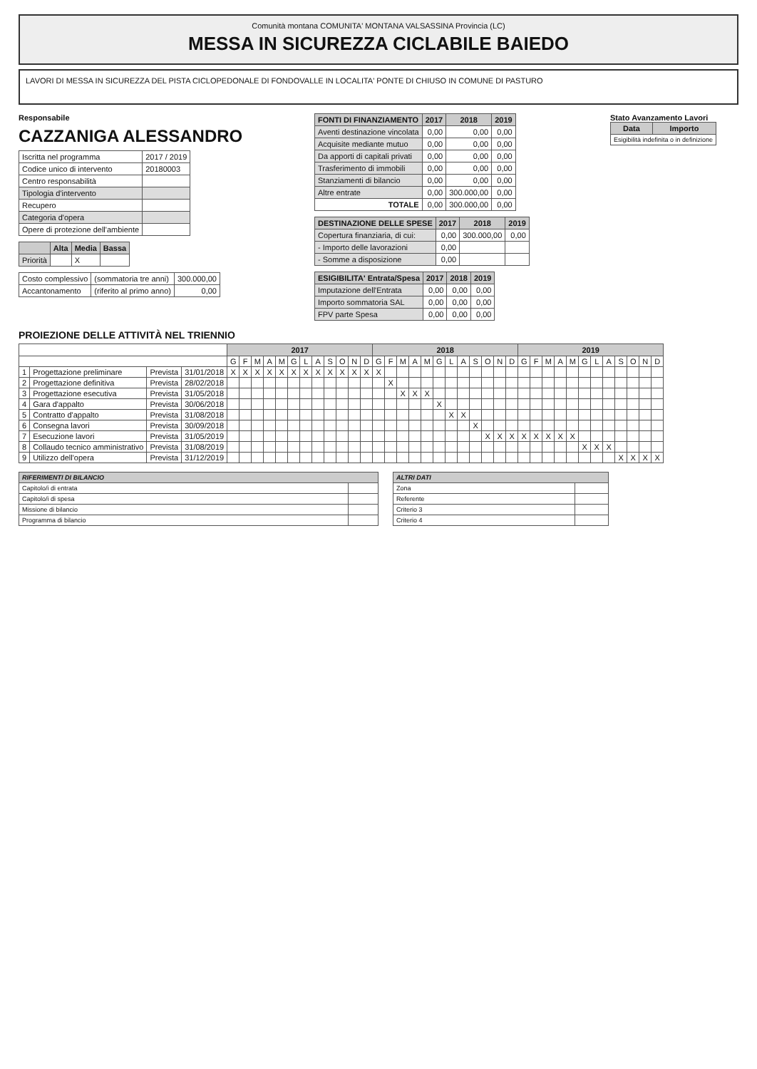Comunità montana COMUNITA' MONTANA VALSASSINA Provincia (LC)
MESSA IN SICUREZZA CICLABILE BAIEDO
LAVORI DI MESSA IN SICUREZZA DEL PISTA CICLOPEDONALE DI FONDOVALLE IN LOCALITA' PONTE DI CHIUSO IN COMUNE DI PASTURO
Responsabile
CAZZANIGA ALESSANDRO
| Iscritta nel programma | 2017 / 2019 |
| Codice unico di intervento | 20180003 |
| Centro responsabilità | |
| Tipologia d'intervento | |
| Recupero | |
| Categoria d'opera | |
| Opere di protezione dell'ambiente | |
| | Alta | Media | Bassa |
| --- | --- | --- | --- |
| Priorità | | X | |
| Costo complessivo | (sommatoria tre anni) | 300.000,00 |
| Accantonamento | (riferito al primo anno) | 0,00 |
| FONTI DI FINANZIAMENTO | 2017 | 2018 | 2019 |
| --- | --- | --- | --- |
| Aventi destinazione vincolata | 0,00 | 0,00 | 0,00 |
| Acquisite mediante mutuo | 0,00 | 0,00 | 0,00 |
| Da apporti di capitali privati | 0,00 | 0,00 | 0,00 |
| Trasferimento di immobili | 0,00 | 0,00 | 0,00 |
| Stanziamenti di bilancio | 0,00 | 0,00 | 0,00 |
| Altre entrate | 0,00 | 300.000,00 | 0,00 |
| TOTALE | 0,00 | 300.000,00 | 0,00 |
| DESTINAZIONE DELLE SPESE | 2017 | 2018 | 2019 |
| --- | --- | --- | --- |
| Copertura finanziaria, di cui: | 0,00 | 300.000,00 | 0,00 |
| - Importo delle lavorazioni | 0,00 | | |
| - Somme a disposizione | 0,00 | | |
| ESIGIBILITA' Entrata/Spesa | 2017 | 2018 | 2019 |
| --- | --- | --- | --- |
| Imputazione dell'Entrata | 0,00 | 0,00 | 0,00 |
| Importo sommatoria SAL | 0,00 | 0,00 | 0,00 |
| FPV parte Spesa | 0,00 | 0,00 | 0,00 |
Stato Avanzamento Lavori
| Data | Importo |
| --- | --- |
| Esigibilità indefinita o in definizione | |
PROIEZIONE DELLE ATTIVITÀ NEL TRIENNIO
| | | | | 2017 | | | | | | | | | | | | 2018 | | | | | | | | | | | | 2019 | | | | | | | | | | | |
| | | | | G | F | M | A | M | G | L | A | S | O | N | D | G | F | M | A | M | G | L | A | S | O | N | D | G | F | M | A | M | G | L | A | S | O | N | D |
| 1 | Progettazione preliminare | Prevista | 31/01/2018 | X | X | X | X | X | X | X | X | X | X | X | X | X | | | | | | | | | | | | | | | | | | | | | | | |
| 2 | Progettazione definitiva | Prevista | 28/02/2018 | | | | | | | | | | | | | | X | | | | | | | | | | | | | | | | | | | | | | |
| 3 | Progettazione esecutiva | Prevista | 31/05/2018 | | | | | | | | | | | | | | | X | X | X | | | | | | | | | | | | | | | | | | | |
| 4 | Gara d'appalto | Prevista | 30/06/2018 | | | | | | | | | | | | | | | | | | X | | | | | | | | | | | | | | | | | | |
| 5 | Contratto d'appalto | Prevista | 31/08/2018 | | | | | | | | | | | | | | | | | | | X | X | | | | | | | | | | | | | | | | |
| 6 | Consegna lavori | Prevista | 30/09/2018 | | | | | | | | | | | | | | | | | | | | | X | | | | | | | | | | | | | | | |
| 7 | Esecuzione lavori | Prevista | 31/05/2019 | | | | | | | | | | | | | | | | | | | | | | X | X | X | X | X | X | X | X | | | | | | | |
| 8 | Collaudo tecnico amministrativo | Prevista | 31/08/2019 | | | | | | | | | | | | | | | | | | | | | | | | | | | | | | X | X | X | | | | |
| 9 | Utilizzo dell'opera | Prevista | 31/12/2019 | | | | | | | | | | | | | | | | | | | | | | | | | | | | | | | | | X | X | X | X |
| RIFERIMENTI DI BILANCIO | |
| --- | --- |
| Capitolo/i di entrata | |
| Capitolo/i di spesa | |
| Missione di bilancio | |
| Programma di bilancio | |
| ALTRI DATI | |
| --- | --- |
| Zona | |
| Referente | |
| Criterio 3 | |
| Criterio 4 | |